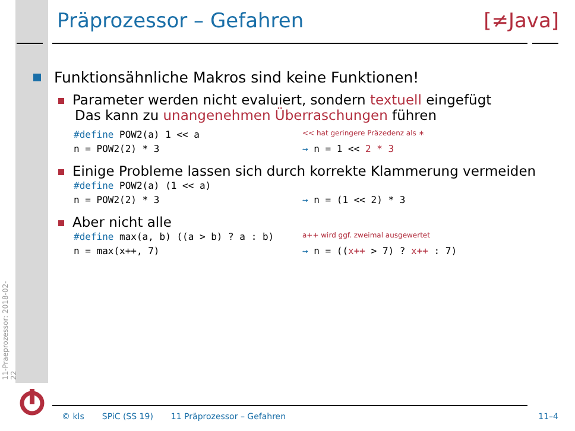11-Praeprozessor: 2018-02-22
Präprozessor – Gefahren [≠Java]
Funktionsähnliche Makros sind keine Funktionen!
Parameter werden nicht evaluiert, sondern textuell eingefügt
Das kann zu unangenehmen Überraschungen führen
#define POW2(a) 1 << a
<< hat geringere Präzedenz als ∗
n = POW2(2) * 3 ⇝ n = 1 << 2 * 3
Einige Probleme lassen sich durch korrekte Klammerung vermeiden
#define POW2(a) (1 << a)
n = POW2(2) * 3 ⇝ n = (1 << 2) * 3
Aber nicht alle
#define max(a, b) ((a > b) ? a : b)
a++ wird ggf. zweimal ausgewertet
n = max(x++, 7) ⇝ n = ((x++ > 7) ? x++ : 7)
© kls SPiC (SS 19) 11 Präprozessor – Gefahren 11–4